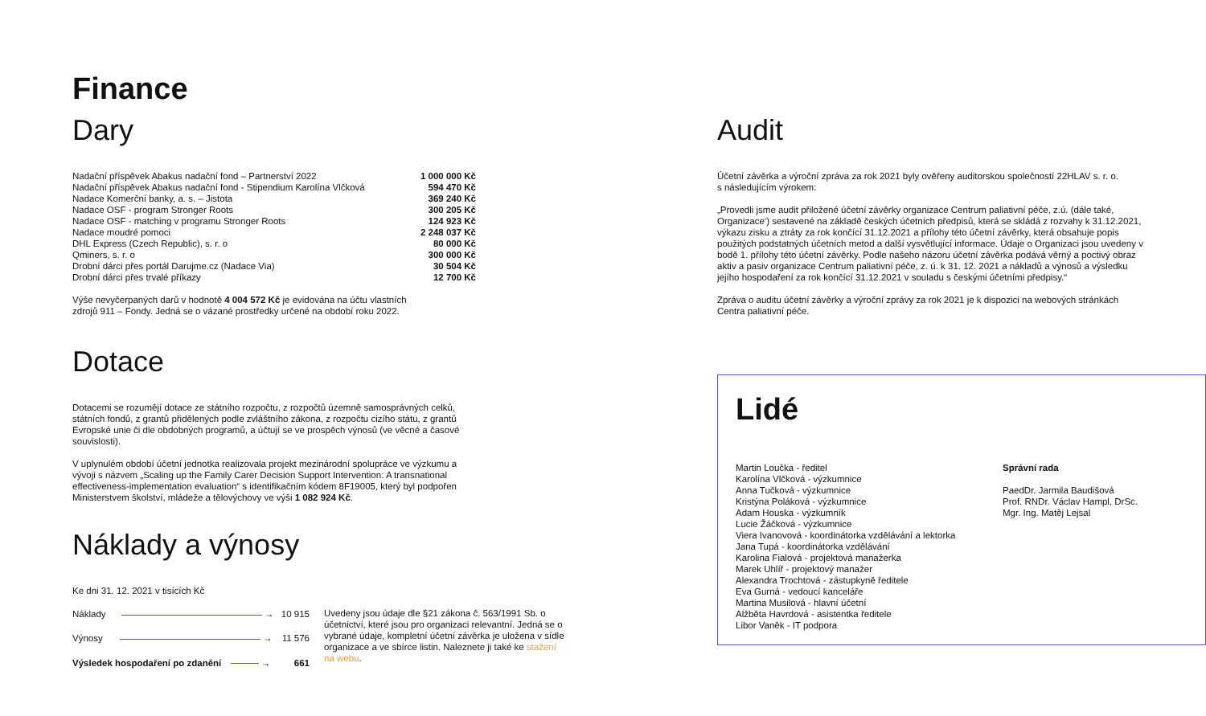Finance
Dary
| Nadační příspěvek Abakus nadační fond – Partnerství 2022 | 1 000 000 Kč |
| Nadační příspěvek Abakus nadační fond - Stipendium Karolína Vlčková | 594 470 Kč |
| Nadace Komerční banky, a. s. – Jistota | 369 240 Kč |
| Nadace OSF - program Stronger Roots | 300 205 Kč |
| Nadace OSF - matching v programu Stronger Roots | 124 923 Kč |
| Nadace moudré pomoci | 2 248 037 Kč |
| DHL Express (Czech Republic), s. r. o | 80 000 Kč |
| Qminers, s. r. o | 300 000 Kč |
| Drobní dárci přes portál Darujme.cz (Nadace Via) | 30 504 Kč |
| Drobní dárci přes trvalé příkazy | 12 700 Kč |
Výše nevyčerpaných darů v hodnotě 4 004 572 Kč je evidována na účtu vlastních
zdrojů 911 – Fondy. Jedná se o vázané prostředky určené na období roku 2022.
Dotace
Dotacemi se rozumějí dotace ze státního rozpočtu, z rozpočtů územně samosprávných celků, státních fondů, z grantů přidělených podle zvláštního zákona, z rozpočtu cizího státu, z grantů Evropské unie či dle obdobných programů, a účtují se ve prospěch výnosů (ve věcné a časové souvislosti).
V uplynulém období účetní jednotka realizovala projekt mezinárodní spolupráce ve výzkumu a vývoji s názvem „Scaling up the Family Carer Decision Support Intervention: A transnational effectiveness-implementation evaluation“ s identifikačním kódem 8F19005, který byl podpořen Ministerstvem školství, mládeže a tělovýchovy ve výši 1 082 924 Kč.
Náklady a výnosy
Ke dni 31. 12. 2021 v tisících Kč
| Náklady → | 10 915 |
| Výnosy → | 11 576 |
| Výsledek hospodaření po zdanění → | 661 |
Uvedeny jsou údaje dle §21 zákona č. 563/1991 Sb. o účetnictví, které jsou pro organizaci relevantní. Jedná se o vybrané údaje, kompletní účetní závěrka je uložena v sídle organizace a ve sbírce listin. Naleznete ji také ke stažení na webu.
Audit
Účetní závěrka a výroční zpráva za rok 2021 byly ověřeny auditorskou společností 22HLAV s. r. o.
s následujícím výrokem:
„Provedli jsme audit přiložené účetní závěrky organizace Centrum paliativní péče, z.ú. (dále také, Organizace‘) sestavené na základě českých účetních předpisů, která se skládá z rozvahy k 31.12.2021, výkazu zisku a ztráty za rok končící 31.12.2021 a přílohy této účetní závěrky, která obsahuje popis použitých podstatných účetních metod a další vysvětlující informace. Údaje o Organizaci jsou uvedeny v bodě 1. přílohy této účetní závěrky. Podle našeho názoru účetní závěrka podává věrný a poctivý obraz aktiv a pasiv organizace Centrum paliativní péče, z. ú. k 31. 12. 2021 a nákladů a výnosů a výsledku jejího hospodaření za rok končící 31.12.2021 v souladu s českými účetními předpisy.“
Zpráva o auditu účetní závěrky a výroční zprávy za rok 2021 je k dispozici na webových stránkách
Centra paliativní péče.
Lidé
Martin Loučka - ředitel
Karolína Vlčková - výzkumnice
Anna Tučková - výzkumnice
Kristýna Poláková - výzkumnice
Adam Houska - výzkumník
Lucie Žáčková - výzkumnice
Viera Ivanovová - koordinátorka vzdělávání a lektorka
Jana Tupá - koordinátorka vzdělávání
Karolina Fialová - projektová manažerka
Marek Uhlíř - projektový manažer
Alexandra Trochtová - zástupkyně ředitele
Eva Gurná - vedoucí kanceláře
Martina Musilová - hlavní účetní
Alžběta Havrdová - asistentka ředitele
Libor Vaněk - IT podpora
Správní rada
PaedDr. Jarmila Baudišová
Prof. RNDr. Václav Hampl, DrSc.
Mgr. Ing. Matěj Lejsal